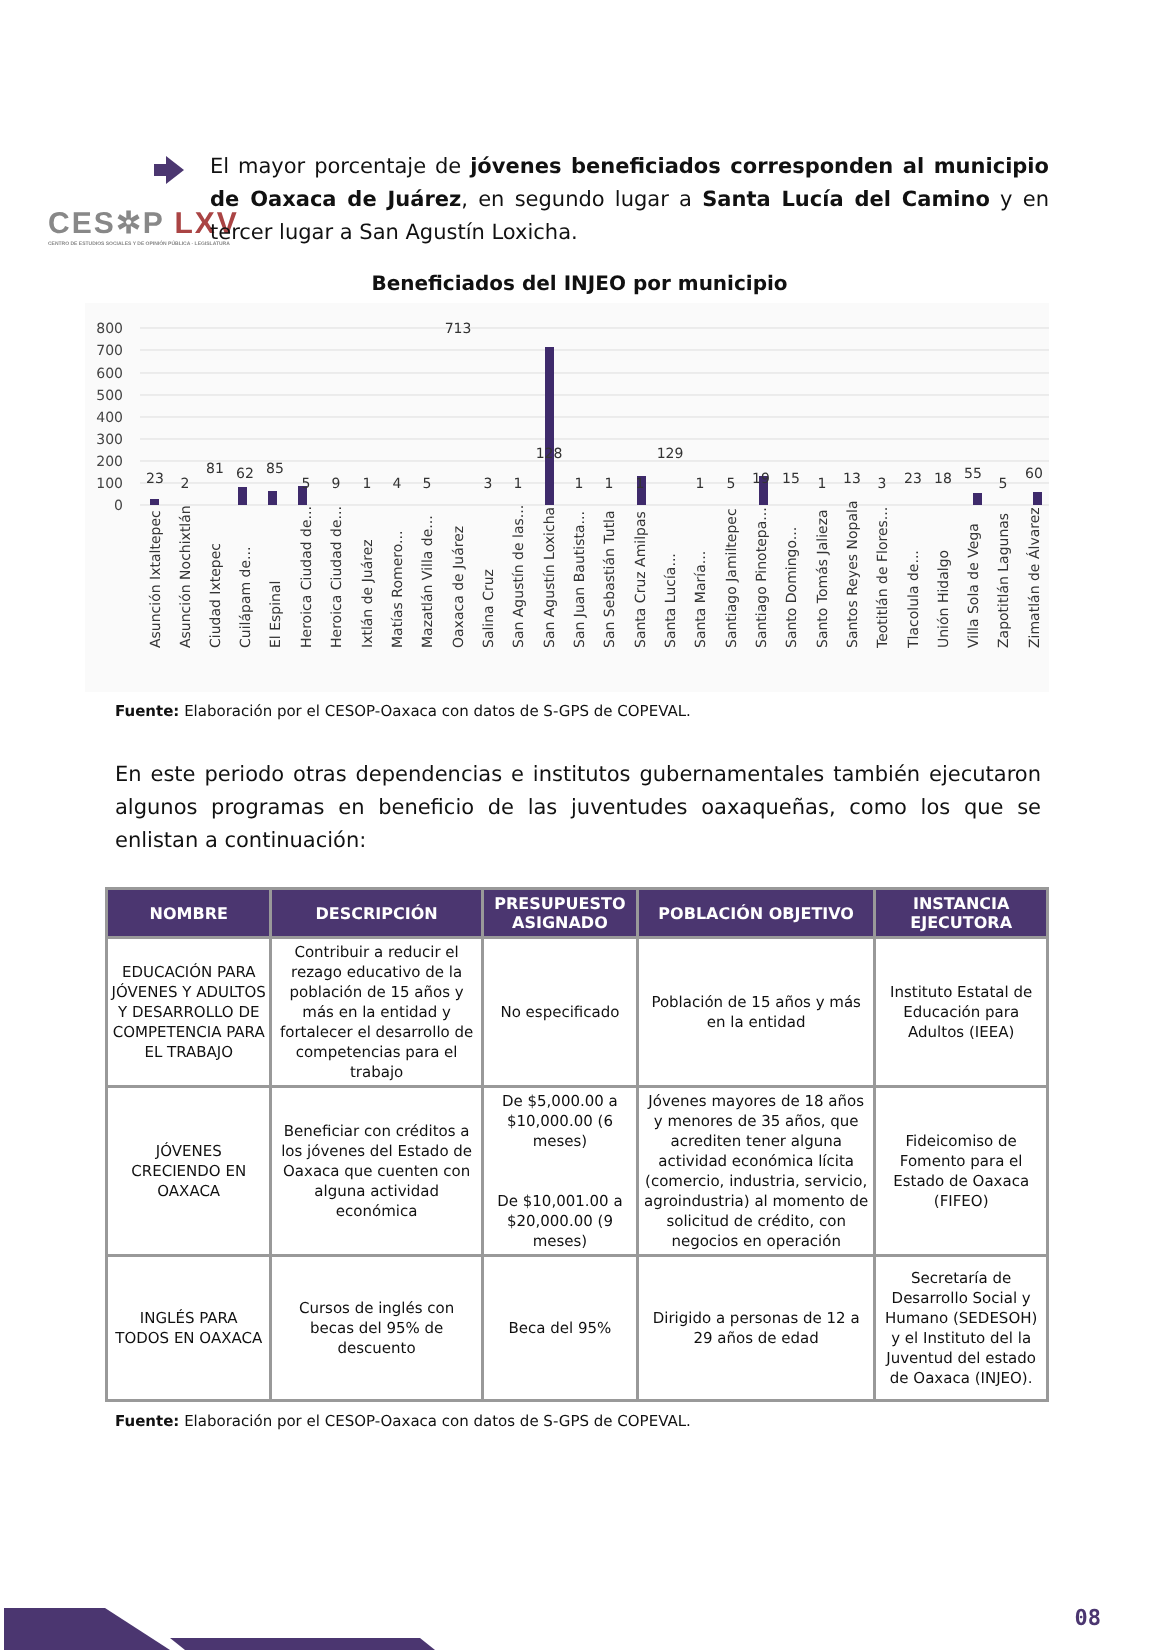CES✲P LXV
CENTRO DE ESTUDIOS SOCIALES Y DE OPINIÓN PÚBLICA · LEGISLATURA
El mayor porcentaje de jóvenes beneficiados corresponden al municipio de Oaxaca de Juárez, en segundo lugar a Santa Lucía del Camino y en tercer lugar a San Agustín Loxicha.
Beneficiados del INJEO por municipio
800
700
600
500
400
300
200
100
0
23
2
81
62
85
5
9
1
4
5
713
3
1
128
1
1
1
129
1
5
19
15
1
13
3
23
18
55
5
60
Asunción Ixtaltepec
Asunción Nochixtlán
Ciudad Ixtepec
Cuilápam de...
El Espinal
Heroica Ciudad de...
Heroica Ciudad de...
Ixtlán de Juárez
Matías Romero...
Mazatlán Villa de...
Oaxaca de Juárez
Salina Cruz
San Agustín de las...
San Agustín Loxicha
San Juan Bautista...
San Sebastián Tutla
Santa Cruz Amilpas
Santa Lucía...
Santa María...
Santiago Jamiltepec
Santiago Pinotepa...
Santo Domingo...
Santo Tomás Jalieza
Santos Reyes Nopala
Teotitlán de Flores...
Tlacolula de...
Unión Hidalgo
Villa Sola de Vega
Zapotitlán Lagunas
Zimatlán de Álvarez
Fuente: Elaboración por el CESOP-Oaxaca con datos de S-GPS de COPEVAL.
En este periodo otras dependencias e institutos gubernamentales también ejecutaron algunos programas en beneficio de las juventudes oaxaqueñas, como los que se enlistan a continuación:
| NOMBRE | DESCRIPCIÓN | PRESUPUESTO ASIGNADO | POBLACIÓN OBJETIVO | INSTANCIA EJECUTORA |
| --- | --- | --- | --- | --- |
| EDUCACIÓN PARA JÓVENES Y ADULTOS Y DESARROLLO DE COMPETENCIA PARA EL TRABAJO | Contribuir a reducir el rezago educativo de la población de 15 años y más en la entidad y fortalecer el desarrollo de competencias para el trabajo | No especificado | Población de 15 años y más en la entidad | Instituto Estatal de Educación para Adultos (IEEA) |
| JÓVENES CRECIENDO EN OAXACA | Beneficiar con créditos a los jóvenes del Estado de Oaxaca que cuenten con alguna actividad económica | De $5,000.00 a $10,000.00 (6 meses) De $10,001.00 a $20,000.00 (9 meses) | Jóvenes mayores de 18 años y menores de 35 años, que acrediten tener alguna actividad económica lícita (comercio, industria, servicio, agroindustria) al momento de solicitud de crédito, con negocios en operación | Fideicomiso de Fomento para el Estado de Oaxaca (FIFEO) |
| INGLÉS PARA TODOS EN OAXACA | Cursos de inglés con becas del 95% de descuento | Beca del 95% | Dirigido a personas de 12 a 29 años de edad | Secretaría de Desarrollo Social y Humano (SEDESOH) y el Instituto del la Juventud del estado de Oaxaca (INJEO). |
Fuente: Elaboración por el CESOP-Oaxaca con datos de S-GPS de COPEVAL.
08